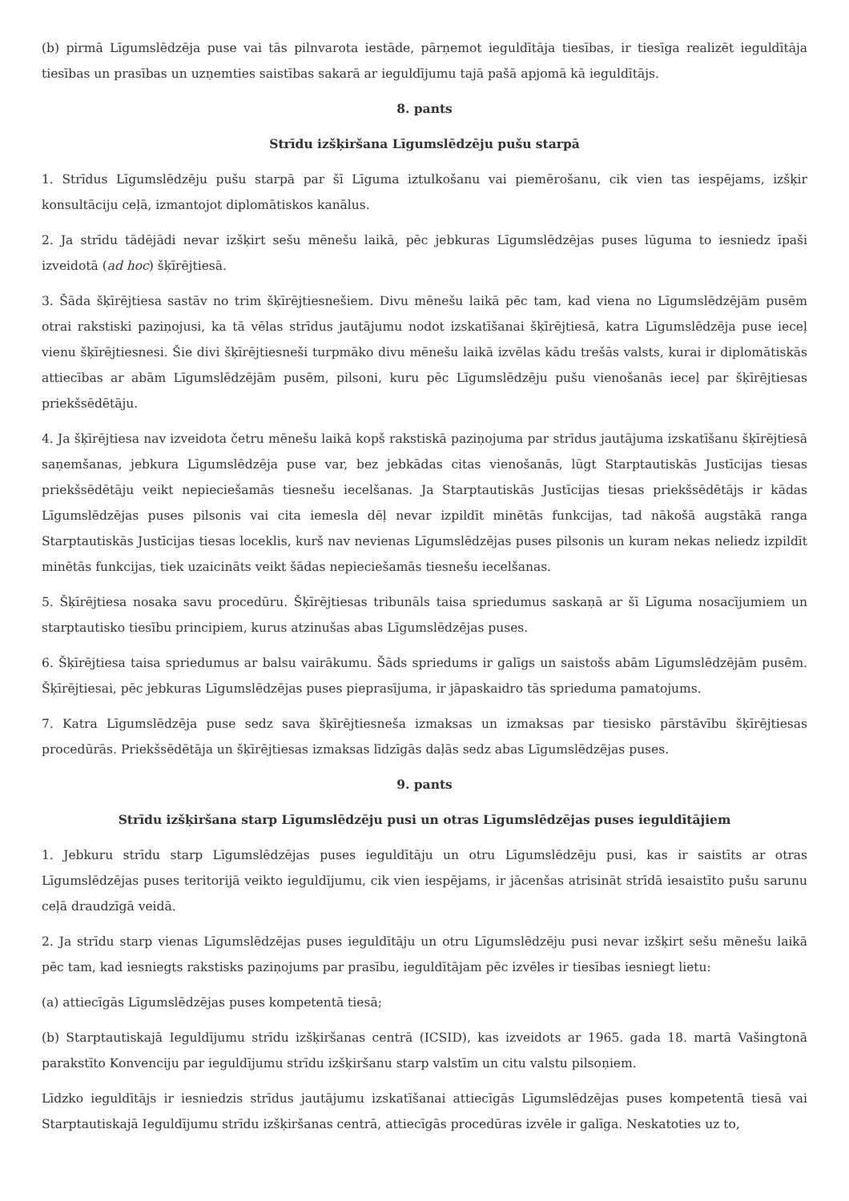(b) pirmā Līgumslēdzēja puse vai tās pilnvarota iestāde, pārņemot ieguldītāja tiesības, ir tiesīga realizēt ieguldītāja tiesības un prasības un uzņemties saistības sakarā ar ieguldījumu tajā pašā apjomā kā ieguldītājs.
8. pants
Strīdu izšķiršana Līgumslēdzēju pušu starpā
1. Strīdus Līgumslēdzēju pušu starpā par šī Līguma iztulkošanu vai piemērošanu, cik vien tas iespējams, izšķir konsultāciju ceļā, izmantojot diplomātiskos kanālus.
2. Ja strīdu tādējādi nevar izšķirt sešu mēnešu laikā, pēc jebkuras Līgumslēdzējas puses lūguma to iesniedz īpaši izveidotā (ad hoc) šķīrējtiesā.
3. Šāda šķīrējtiesa sastāv no trim šķīrējtiesnešiem. Divu mēnešu laikā pēc tam, kad viena no Līgumslēdzējām pusēm otrai rakstiski paziņojusi, ka tā vēlas strīdus jautājumu nodot izskatīšanai šķīrējtiesā, katra Līgumslēdzēja puse ieceļ vienu šķīrējtiesnesi. Šie divi šķīrējtiesneši turpmāko divu mēnešu laikā izvēlas kādu trešās valsts, kurai ir diplomātiskās attiecības ar abām Līgumslēdzējām pusēm, pilsoni, kuru pēc Līgumslēdzēju pušu vienošanās ieceļ par šķīrējtiesas priekšsēdētāju.
4. Ja šķīrējtiesa nav izveidota četru mēnešu laikā kopš rakstiskā paziņojuma par strīdus jautājuma izskatīšanu šķīrējtiesā saņemšanas, jebkura Līgumslēdzēja puse var, bez jebkādas citas vienošanās, lūgt Starptautiskās Justīcijas tiesas priekšsēdētāju veikt nepieciešamās tiesnešu iecelšanas. Ja Starptautiskās Justīcijas tiesas priekšsēdētājs ir kādas Līgumslēdzējas puses pilsonis vai cita iemesla dēļ nevar izpildīt minētās funkcijas, tad nākošā augstākā ranga Starptautiskās Justīcijas tiesas loceklis, kurš nav nevienas Līgumslēdzējas puses pilsonis un kuram nekas neliedz izpildīt minētās funkcijas, tiek uzaicināts veikt šādas nepieciešamās tiesnešu iecelšanas.
5. Šķīrējtiesa nosaka savu procedūru. Šķīrējtiesas tribunāls taisa spriedumus saskaņā ar šī Līguma nosacījumiem un starptautisko tiesību principiem, kurus atzinušas abas Līgumslēdzējas puses.
6. Šķīrējtiesa taisa spriedumus ar balsu vairākumu. Šāds spriedums ir galīgs un saistošs abām Līgumslēdzējām pusēm. Šķīrējtiesai, pēc jebkuras Līgumslēdzējas puses pieprasījuma, ir jāpaskaidro tās sprieduma pamatojums.
7. Katra Līgumslēdzēja puse sedz sava šķīrējtiesneša izmaksas un izmaksas par tiesisko pārstāvību šķīrējtiesas procedūrās. Priekšsēdētāja un šķīrējtiesas izmaksas līdzīgās daļās sedz abas Līgumslēdzējas puses.
9. pants
Strīdu izšķiršana starp Līgumslēdzēju pusi un otras Līgumslēdzējas puses ieguldītājiem
1. Jebkuru strīdu starp Līgumslēdzējas puses ieguldītāju un otru Līgumslēdzēju pusi, kas ir saistīts ar otras Līgumslēdzējas puses teritorijā veikto ieguldījumu, cik vien iespējams, ir jācenšas atrisināt strīdā iesaistīto pušu sarunu ceļā draudzīgā veidā.
2. Ja strīdu starp vienas Līgumslēdzējas puses ieguldītāju un otru Līgumslēdzēju pusi nevar izšķirt sešu mēnešu laikā pēc tam, kad iesniegts rakstisks paziņojums par prasību, ieguldītājam pēc izvēles ir tiesības iesniegt lietu:
(a) attiecīgās Līgumslēdzējas puses kompetentā tiesā;
(b) Starptautiskajā Ieguldījumu strīdu izšķiršanas centrā (ICSID), kas izveidots ar 1965. gada 18. martā Vašingtonā parakstīto Konvenciju par ieguldījumu strīdu izšķiršanu starp valstīm un citu valstu pilsoņiem.
Līdzko ieguldītājs ir iesniedzis strīdus jautājumu izskatīšanai attiecīgās Līgumslēdzējas puses kompetentā tiesā vai Starptautiskajā Ieguldījumu strīdu izšķiršanas centrā, attiecīgās procedūras izvēle ir galīga. Neskatoties uz to,